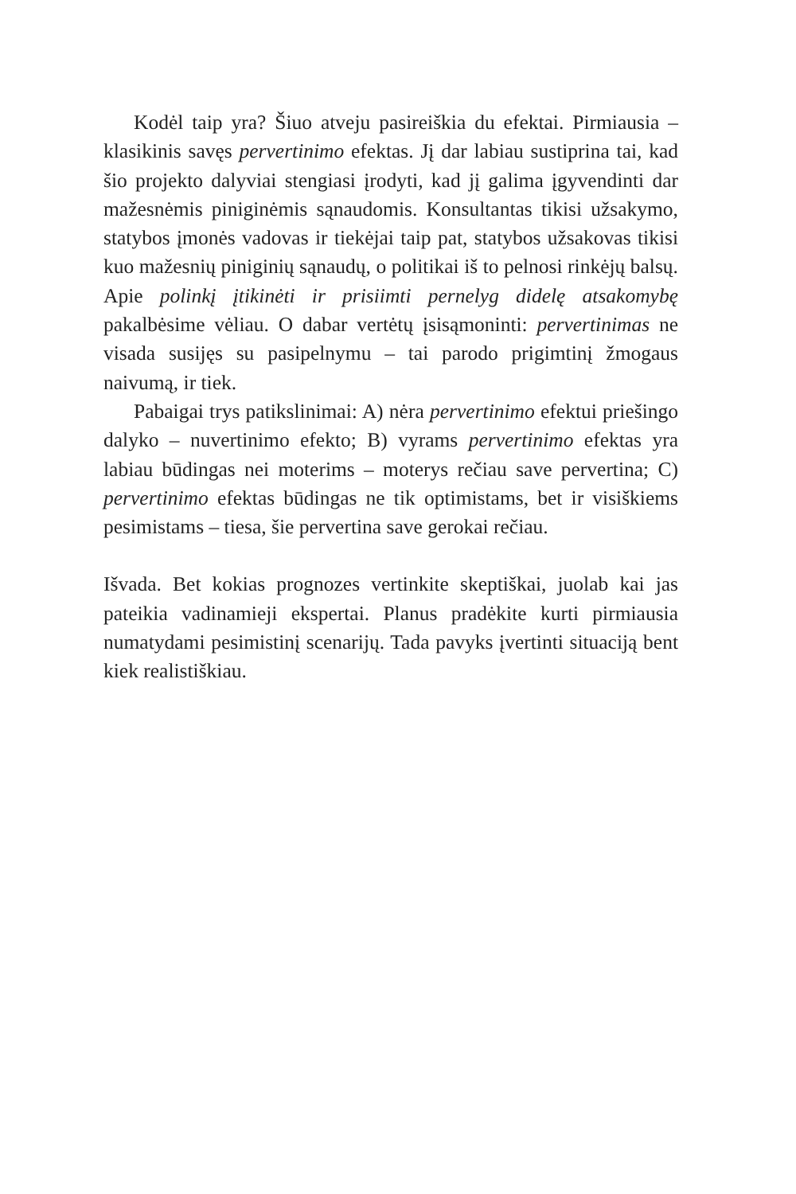Kodėl taip yra? Šiuo atveju pasireiškia du efektai. Pirmiausia – klasikinis savęs pervertinimo efektas. Jį dar labiau sustiprina tai, kad šio projekto dalyviai stengiasi įrodyti, kad jį galima įgyvendinti dar mažesnėmis piniginėmis sąnaudomis. Konsultantas tikisi užsakymo, statybos įmonės vadovas ir tiekėjai taip pat, statybos užsakovas tikisi kuo mažesnių piniginių sąnaudų, o politikai iš to pelnosi rinkėjų balsų. Apie polinkį įtikinėti ir prisiimti pernelyg didelę atsakomybę pakalbėsime vėliau. O dabar vertėtų įsisąmoninti: pervertinimas ne visada susijęs su pasipelnymu – tai parodo prigimtinį žmogaus naivumą, ir tiek.
Pabaigai trys patikslinimai: A) nėra pervertinimo efektui priešingo dalyko – nuvertinimo efekto; B) vyrams pervertinimo efektas yra labiau būdingas nei moterims – moterys rečiau save pervertina; C) pervertinimo efektas būdingas ne tik optimistams, bet ir visiškiems pesimistams – tiesa, šie pervertina save gerokai rečiau.
Išvada. Bet kokias prognozes vertinkite skeptiškai, juolab kai jas pateikia vadinamieji ekspertai. Planus pradėkite kurti pirmiausia numatydami pesimistinį scenarijų. Tada pavyks įvertinti situaciją bent kiek realistiškiau.